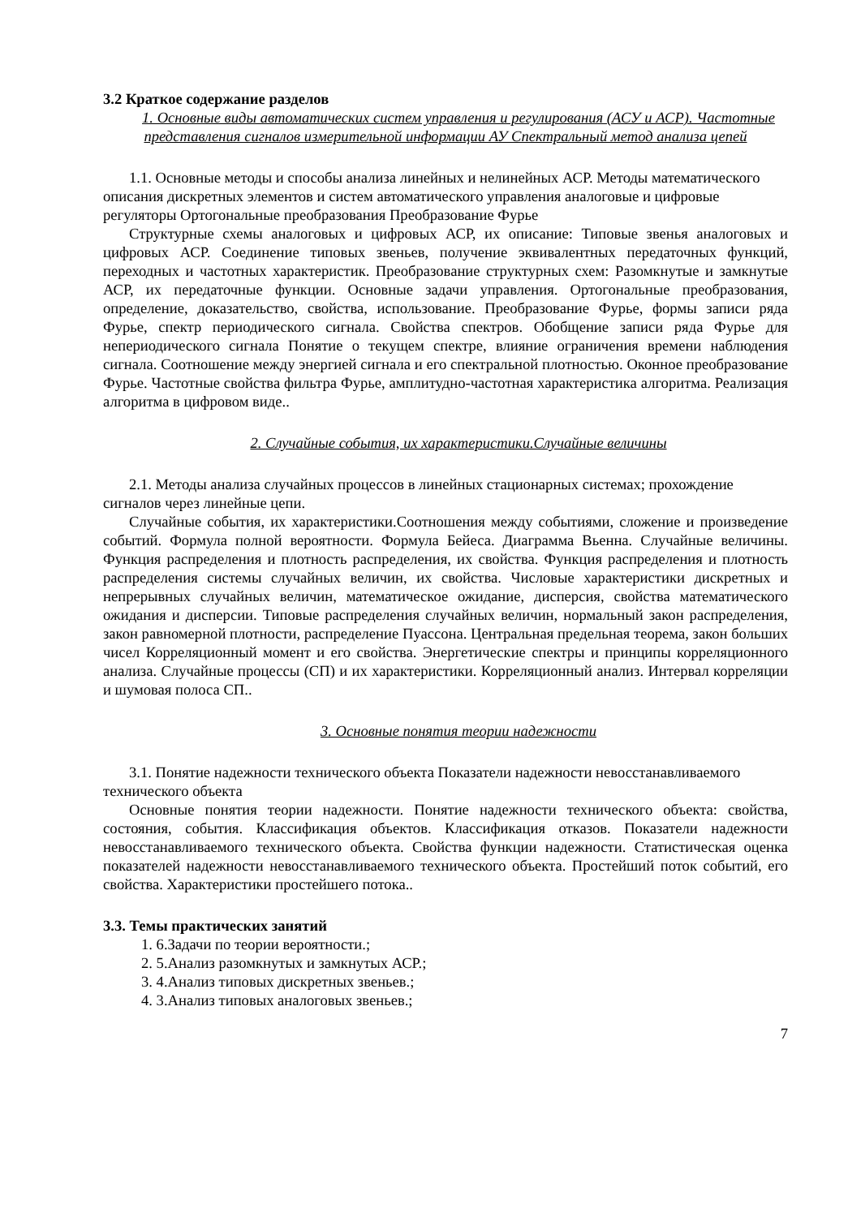3.2 Краткое содержание разделов
1. Основные виды автоматических систем управления и регулирования (АСУ и АСР). Частотные представления сигналов измерительной информации АУ Спектральный метод анализа цепей
1.1. Основные методы и способы анализа линейных и нелинейных АСР. Методы математического описания дискретных элементов и систем автоматического управления аналоговые и цифровые регуляторы Ортогональные преобразования Преобразование Фурье
Структурные схемы аналоговых и цифровых АСР, их описание: Типовые звенья аналоговых и цифровых АСР. Соединение типовых звеньев, получение эквивалентных передаточных функций, переходных и частотных характеристик. Преобразование структурных схем: Разомкнутые и замкнутые АСР, их передаточные функции. Основные задачи управления. Ортогональные преобразования, определение, доказательство, свойства, использование. Преобразование Фурье, формы записи ряда Фурье, спектр периодического сигнала. Свойства спектров. Обобщение записи ряда Фурье для непериодического сигнала Понятие о текущем спектре, влияние ограничения времени наблюдения сигнала. Соотношение между энергией сигнала и его спектральной плотностью. Оконное преобразование Фурье. Частотные свойства фильтра Фурье, амплитудно-частотная характеристика алгоритма. Реализация алгоритма в цифровом виде..
2. Случайные события, их характеристики.Случайные величины
2.1. Методы анализа случайных процессов в линейных стационарных системах; прохождение сигналов через линейные цепи.
Случайные события, их характеристики.Соотношения между событиями, сложение и произведение событий. Формула полной вероятности. Формула Бейеса. Диаграмма Вьенна. Случайные величины. Функция распределения и плотность распределения, их свойства. Функция распределения и плотность распределения системы случайных величин, их свойства. Числовые характеристики дискретных и непрерывных случайных величин, математическое ожидание, дисперсия, свойства математического ожидания и дисперсии. Типовые распределения случайных величин, нормальный закон распределения, закон равномерной плотности, распределение Пуассона. Центральная предельная теорема, закон больших чисел Корреляционный момент и его свойства. Энергетические спектры и принципы корреляционного анализа. Случайные процессы (СП) и их характеристики. Корреляционный анализ. Интервал корреляции и шумовая полоса СП..
3. Основные понятия теории надежности
3.1. Понятие надежности технического объекта Показатели надежности невосстанавливаемого технического объекта
Основные понятия теории надежности. Понятие надежности технического объекта: свойства, состояния, события. Классификация объектов. Классификация отказов. Показатели надежности невосстанавливаемого технического объекта. Свойства функции надежности. Статистическая оценка показателей надежности невосстанавливаемого технического объекта. Простейший поток событий, его свойства. Характеристики простейшего потока..
3.3. Темы практических занятий
1. 6.Задачи по теории вероятности.;
2. 5.Анализ разомкнутых и замкнутых АСР.;
3. 4.Анализ типовых дискретных звеньев.;
4. 3.Анализ типовых аналоговых звеньев.;
7